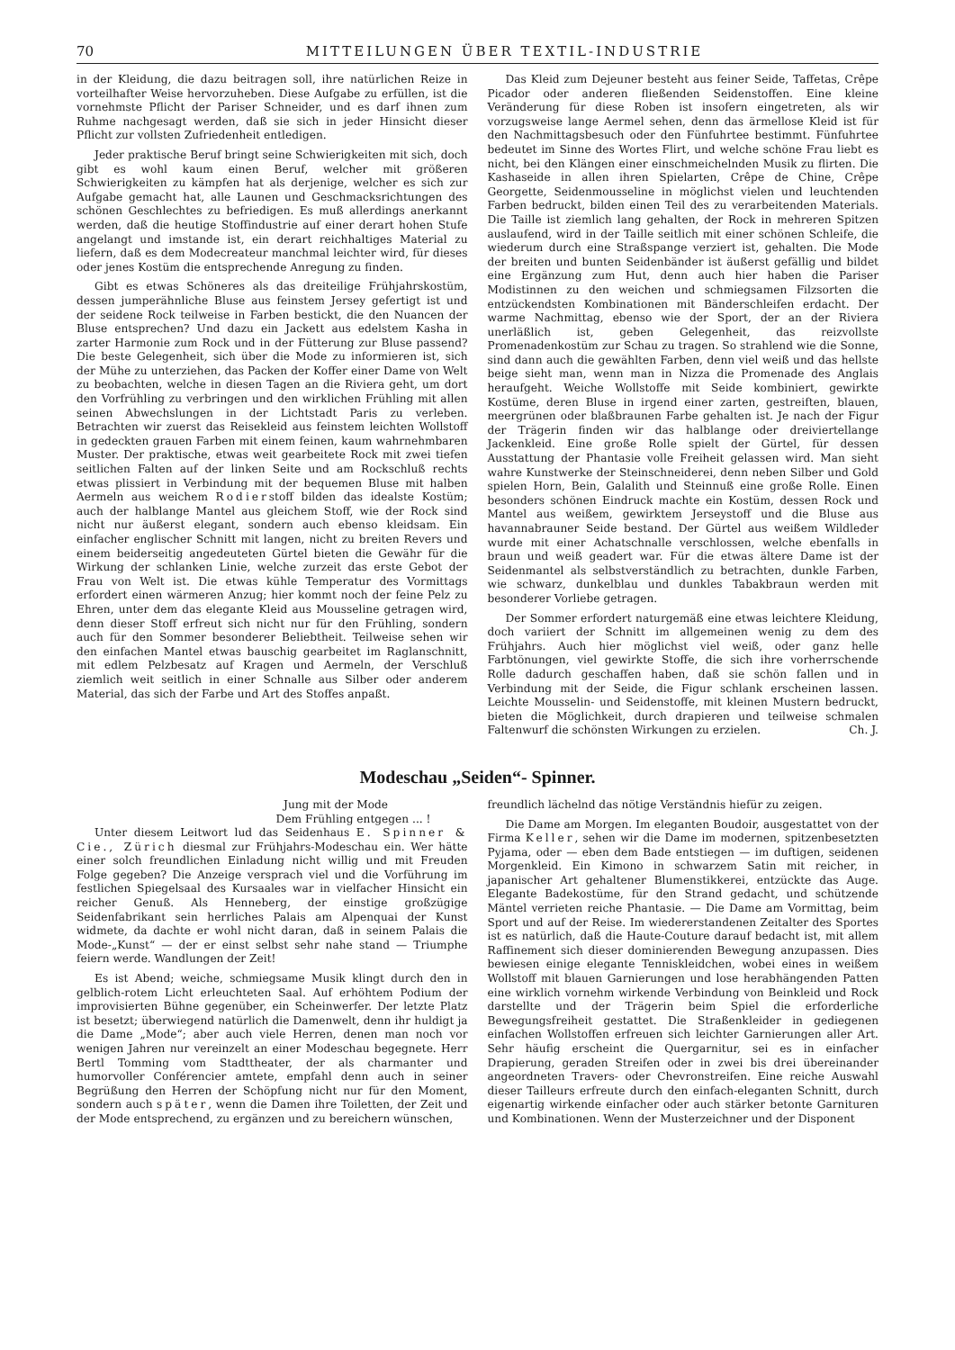70 MITTEILUNGEN ÜBER TEXTIL-INDUSTRIE
in der Kleidung, die dazu beitragen soll, ihre natürlichen Reize in vorteilhafter Weise hervorzuheben. Diese Aufgabe zu erfüllen, ist die vornehmste Pflicht der Pariser Schneider, und es darf ihnen zum Ruhme nachgesagt werden, daß sie sich in jeder Hinsicht dieser Pflicht zur vollsten Zufriedenheit entledigen.
Jeder praktische Beruf bringt seine Schwierigkeiten mit sich, doch gibt es wohl kaum einen Beruf, welcher mit größeren Schwierigkeiten zu kämpfen hat als derjenige, welcher es sich zur Aufgabe gemacht hat, alle Launen und Geschmacksrichtungen des schönen Geschlechtes zu befriedigen. Es muß allerdings anerkannt werden, daß die heutige Stoffindustrie auf einer derart hohen Stufe angelangt und imstande ist, ein derart reichhaltiges Material zu liefern, daß es dem Modecreateur manchmal leichter wird, für dieses oder jenes Kostüm die entsprechende Anregung zu finden.
Gibt es etwas Schöneres als das dreiteilige Frühjahrskostüm, dessen jumperähnliche Bluse aus feinstem Jersey gefertigt ist und der seidene Rock teilweise in Farben bestickt, die den Nuancen der Bluse entsprechen? Und dazu ein Jackett aus edelstem Kasha in zarter Harmonie zum Rock und in der Fütterung zur Bluse passend? Die beste Gelegenheit, sich über die Mode zu informieren ist, sich der Mühe zu unterziehen, das Packen der Koffer einer Dame von Welt zu beobachten, welche in diesen Tagen an die Riviera geht, um dort den Vorfrühling zu verbringen und den wirklichen Frühling mit allen seinen Abwechslungen in der Lichtstadt Paris zu verleben. Betrachten wir zuerst das Reisekleid aus feinstem leichten Wollstoff in gedeckten grauen Farben mit einem feinen, kaum wahrnehmbaren Muster. Der praktische, etwas weit gearbeitete Rock mit zwei tiefen seitlichen Falten auf der linken Seite und am Rockschluß rechts etwas plissiert in Verbindung mit der bequemen Bluse mit halben Aermeln aus weichem Rodierstoff bilden das idealste Kostüm; auch der halblange Mantel aus gleichem Stoff, wie der Rock sind nicht nur äußerst elegant, sondern auch ebenso kleidsam. Ein einfacher englischer Schnitt mit langen, nicht zu breiten Revers und einem beiderseitig angedeuteten Gürtel bieten die Gewähr für die Wirkung der schlanken Linie, welche zurzeit das erste Gebot der Frau von Welt ist. Die etwas kühle Temperatur des Vormittags erfordert einen wärmeren Anzug; hier kommt noch der feine Pelz zu Ehren, unter dem das elegante Kleid aus Mousseline getragen wird, denn dieser Stoff erfreut sich nicht nur für den Frühling, sondern auch für den Sommer besonderer Beliebtheit. Teilweise sehen wir den einfachen Mantel etwas bauschig gearbeitet im Raglanschnitt, mit edlem Pelzbesatz auf Kragen und Aermeln, der Verschluß ziemlich weit seitlich in einer Schnalle aus Silber oder anderem Material, das sich der Farbe und Art des Stoffes anpaßt.
Das Kleid zum Dejeuner besteht aus feiner Seide, Taffetas, Crêpe Picador oder anderen fließenden Seidenstoffen. Eine kleine Veränderung für diese Roben ist insofern eingetreten, als wir vorzugsweise lange Aermel sehen, denn das ärmellose Kleid ist für den Nachmittagsbesuch oder den Fünfuhrtee bestimmt. Fünfuhrtee bedeutet im Sinne des Wortes Flirt, und welche schöne Frau liebt es nicht, bei den Klängen einer einschmeichelnden Musik zu flirten. Die Kashaseide in allen ihren Spielarten, Crêpe de Chine, Crêpe Georgette, Seidenmousseline in möglichst vielen und leuchtenden Farben bedruckt, bilden einen Teil des zu verarbeitenden Materials. Die Taille ist ziemlich lang gehalten, der Rock in mehreren Spitzen auslaufend, wird in der Taille seitlich mit einer schönen Schleife, die wiederum durch eine Straßspange verziert ist, gehalten. Die Mode der breiten und bunten Seidenbänder ist äußerst gefällig und bildet eine Ergänzung zum Hut, denn auch hier haben die Pariser Modistinnen zu den weichen und schmiegsamen Filzsorten die entzückendsten Kombinationen mit Bänderschleifen erdacht. Der warme Nachmittag, ebenso wie der Sport, der an der Riviera unerläßlich ist, geben Gelegenheit, das reizvollste Promenadenkostüm zur Schau zu tragen. So strahlend wie die Sonne, sind dann auch die gewählten Farben, denn viel weiß und das hellste beige sieht man, wenn man in Nizza die Promenade des Anglais heraufgeht. Weiche Wollstoffe mit Seide kombiniert, gewirkte Kostüme, deren Bluse in irgend einer zarten, gestreiften, blauen, meergrünen oder blaßbraunen Farbe gehalten ist. Je nach der Figur der Trägerin finden wir das halblange oder dreiviertellange Jackenkleid. Eine große Rolle spielt der Gürtel, für dessen Ausstattung der Phantasie volle Freiheit gelassen wird. Man sieht wahre Kunstwerke der Steinschneiderei, denn neben Silber und Gold spielen Horn, Bein, Galalith und Steinnuß eine große Rolle. Einen besonders schönen Eindruck machte ein Kostüm, dessen Rock und Mantel aus weißem, gewirktem Jerseystoff und die Bluse aus havannabrauner Seide bestand. Der Gürtel aus weißem Wildleder wurde mit einer Achatschnalle verschlossen, welche ebenfalls in braun und weiß geadert war. Für die etwas ältere Dame ist der Seidenmantel als selbstverständlich zu betrachten, dunkle Farben, wie schwarz, dunkelblau und dunkles Tabakbraun werden mit besonderer Vorliebe getragen.
Der Sommer erfordert naturgemäß eine etwas leichtere Kleidung, doch variiert der Schnitt im allgemeinen wenig zu dem des Frühjahrs. Auch hier möglichst viel weiß, oder ganz helle Farbtönungen, viel gewirkte Stoffe, die sich ihre vorherrschende Rolle dadurch geschaffen haben, daß sie schön fallen und in Verbindung mit der Seide, die Figur schlank erscheinen lassen. Leichte Mousselin- und Seidenstoffe, mit kleinen Mustern bedruckt, bieten die Möglichkeit, durch drapieren und teilweise schmalen Faltenwurf die schönsten Wirkungen zu erzielen. Ch. J.
Modeschau „Seiden“- Spinner.
Jung mit der Mode
Dem Frühling entgegen ... !
Unter diesem Leitwort lud das Seidenhaus E. Spinner & Cie., Zürich diesmal zur Frühjahrs-Modeschau ein. Wer hätte einer solch freundlichen Einladung nicht willig und mit Freuden Folge gegeben? Die Anzeige versprach viel und die Vorführung im festlichen Spiegelsaal des Kursaales war in vielfacher Hinsicht ein reicher Genuß. Als Henneberg, der einstige großzügige Seidenfabrikant sein herrliches Palais am Alpenquai der Kunst widmete, da dachte er wohl nicht daran, daß in seinem Palais die Mode-„Kunst“ — der er einst selbst sehr nahe stand — Triumphe feiern werde. Wandlungen der Zeit!
Es ist Abend; weiche, schmiegsame Musik klingt durch den in gelblich-rotem Licht erleuchteten Saal. Auf erhöhtem Podium der improvisierten Bühne gegenüber, ein Scheinwerfer. Der letzte Platz ist besetzt; überwiegend natürlich die Damenwelt, denn ihr huldigt ja die Dame „Mode“; aber auch viele Herren, denen man noch vor wenigen Jahren nur vereinzelt an einer Modeschau begegnete. Herr Bertl Tomming vom Stadttheater, der als charmanter und humorvoller Conférencier amtete, empfahl denn auch in seiner Begrüßung den Herren der Schöpfung nicht nur für den Moment, sondern auch später, wenn die Damen ihre Toiletten, der Zeit und der Mode entsprechend, zu ergänzen und zu bereichern wünschen,
freundlich lächelnd das nötige Verständnis hiefür zu zeigen.
Die Dame am Morgen. Im eleganten Boudoir, ausgestattet von der Firma Keller, sehen wir die Dame im modernen, spitzenbesetzten Pyjama, oder — eben dem Bade entstiegen — im duftigen, seidenen Morgenkleid. Ein Kimono in schwarzem Satin mit reicher, in japanischer Art gehaltener Blumenstikkerei, entzückte das Auge. Elegante Badekostüme, für den Strand gedacht, und schützende Mäntel verrieten reiche Phantasie. — Die Dame am Vormittag, beim Sport und auf der Reise. Im wiedererstandenen Zeitalter des Sportes ist es natürlich, daß die Haute-Couture darauf bedacht ist, mit allem Raffinement sich dieser dominierenden Bewegung anzupassen. Dies bewiesen einige elegante Tenniskleidchen, wobei eines in weißem Wollstoff mit blauen Garnierungen und lose herabhängenden Patten eine wirklich vornehm wirkende Verbindung von Beinkleid und Rock darstellte und der Trägerin beim Spiel die erforderliche Bewegungsfreiheit gestattet. Die Straßenkleider in gediegenen einfachen Wollstoffen erfreuen sich leichter Garnierungen aller Art. Sehr häufig erscheint die Quergarnitur, sei es in einfacher Drapierung, geraden Streifen oder in zwei bis drei übereinander angeordneten Travers- oder Chevronstreifen. Eine reiche Auswahl dieser Tailleurs erfreute durch den einfach-eleganten Schnitt, durch eigenartig wirkende einfacher oder auch stärker betonte Garnituren und Kombinationen. Wenn der Musterzeichner und der Disponent